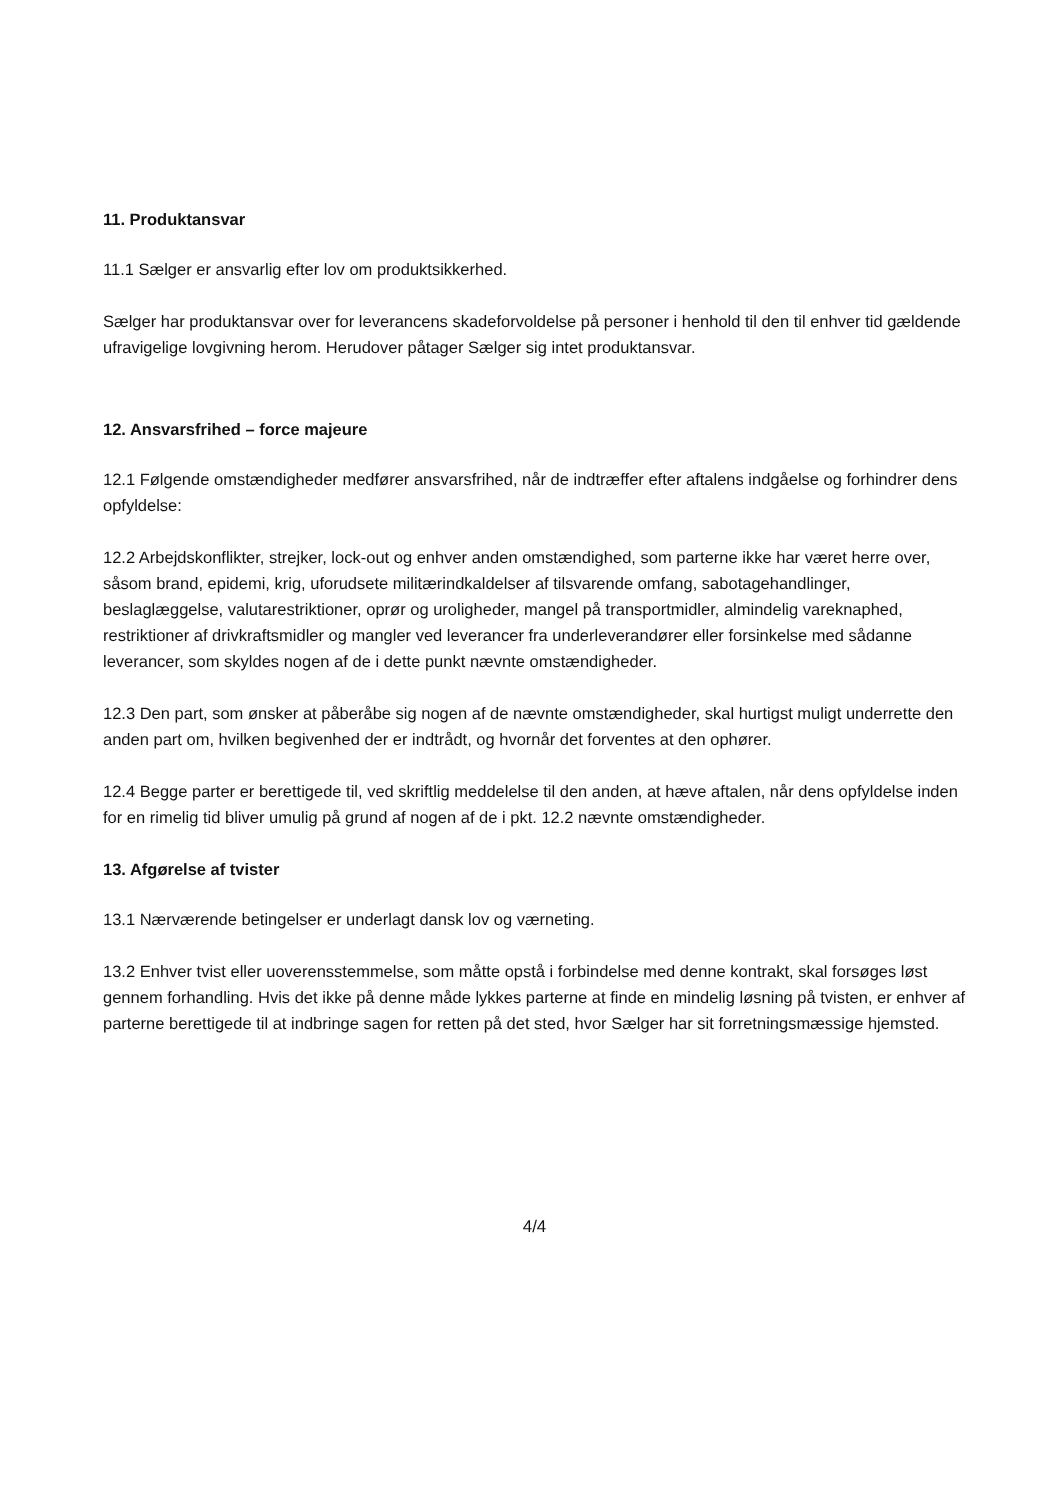11. Produktansvar
11.1 Sælger er ansvarlig efter lov om produktsikkerhed.
Sælger har produktansvar over for leverancens skadeforvoldelse på personer i henhold til den til enhver tid gældende ufravigelige lovgivning herom. Herudover påtager Sælger sig intet produktansvar.
12. Ansvarsfrihed – force majeure
12.1 Følgende omstændigheder medfører ansvarsfrihed, når de indtræffer efter aftalens indgåelse og forhindrer dens opfyldelse:
12.2 Arbejdskonflikter, strejker, lock-out og enhver anden omstændighed, som parterne ikke har været herre over, såsom brand, epidemi, krig, uforudsete militærindkaldelser af tilsvarende omfang, sabotagehandlinger, beslaglæggelse, valutarestriktioner, oprør og uroligheder, mangel på transportmidler, almindelig vareknaphed, restriktioner af drivkraftsmidler og mangler ved leverancer fra underleverandører eller forsinkelse med sådanne leverancer, som skyldes nogen af de i dette punkt nævnte omstændigheder.
12.3 Den part, som ønsker at påberåbe sig nogen af de nævnte omstændigheder, skal hurtigst muligt underrette den anden part om, hvilken begivenhed der er indtrådt, og hvornår det forventes at den ophører.
12.4 Begge parter er berettigede til, ved skriftlig meddelelse til den anden, at hæve aftalen, når dens opfyldelse inden for en rimelig tid bliver umulig på grund af nogen af de i pkt. 12.2 nævnte omstændigheder.
13. Afgørelse af tvister
13.1 Nærværende betingelser er underlagt dansk lov og værneting.
13.2 Enhver tvist eller uoverensstemmelse, som måtte opstå i forbindelse med denne kontrakt, skal forsøges løst gennem forhandling. Hvis det ikke på denne måde lykkes parterne at finde en mindelig løsning på tvisten, er enhver af parterne berettigede til at indbringe sagen for retten på det sted, hvor Sælger har sit forretningsmæssige hjemsted.
4/4